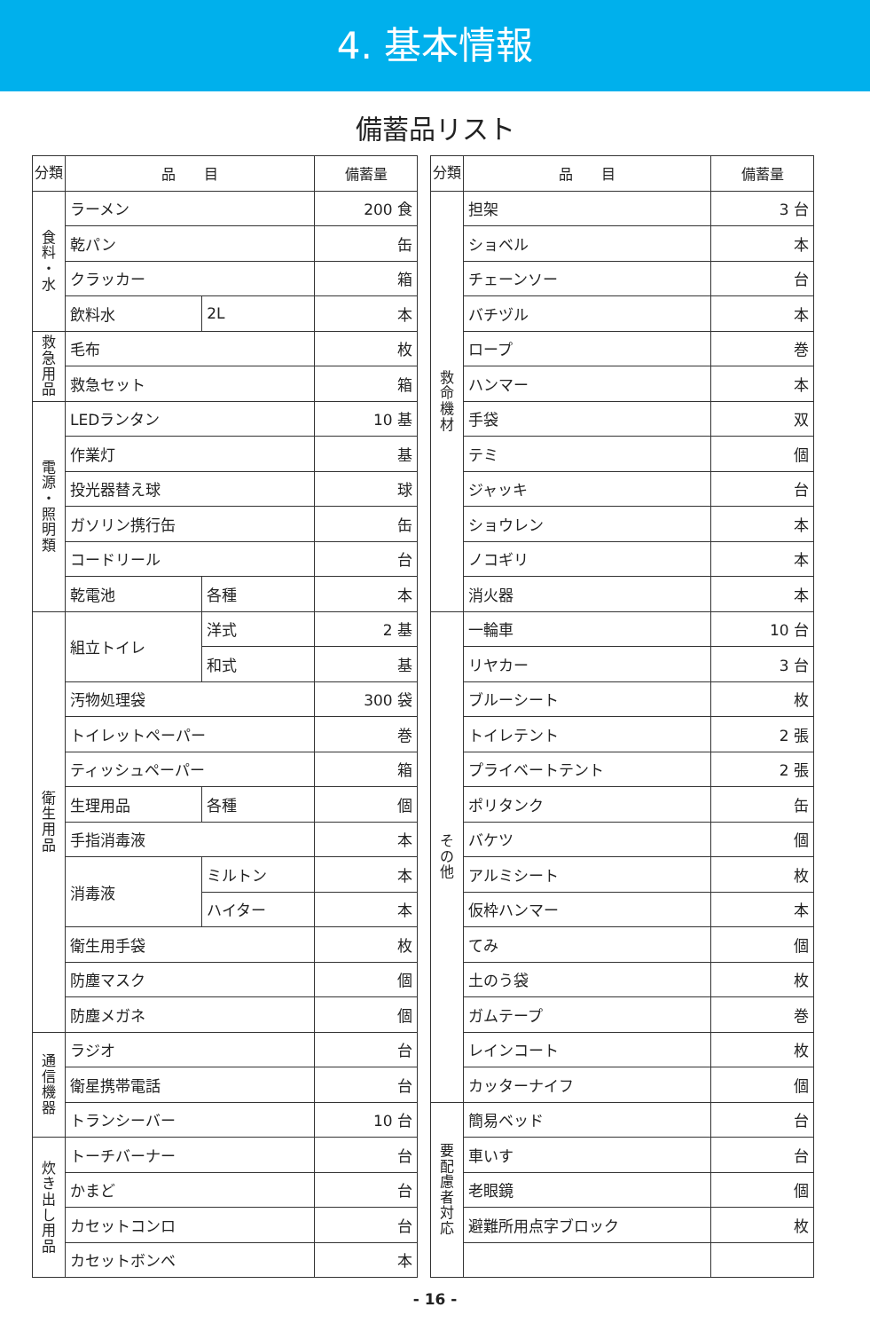4. 基本情報
備蓄品リスト
| 分類 | 品 目 | | 備蓄量 |
| --- | --- | --- | --- |
| 食 料 ・ 水 | ラーメン | | 200 食 |
| | 乾パン | | 缶 |
| | クラッカー | | 箱 |
| | 飲料水 | 2L | 本 |
| 救 急 用 品 | 毛布 | | 枚 |
| | 救急セット | | 箱 |
| 電 源 ・ 照 明 類 | LEDランタン | | 10 基 |
| | 作業灯 | | 基 |
| | 投光器替え球 | | 球 |
| | ガソリン携行缶 | | 缶 |
| | コードリール | | 台 |
| | 乾電池 | 各種 | 本 |
| 衛 生 用 品 | 組立トイレ | 洋式 | 2 基 |
| | | 和式 | 基 |
| | 汚物処理袋 | | 300 袋 |
| | トイレットペーパー | | 巻 |
| | ティッシュペーパー | | 箱 |
| | 生理用品 | 各種 | 個 |
| | 手指消毒液 | | 本 |
| | 消毒液 | ミルトン | 本 |
| | | ハイター | 本 |
| | 衛生用手袋 | | 枚 |
| | 防塵マスク | | 個 |
| | 防塵メガネ | | 個 |
| 通 信 機 器 | ラジオ | | 台 |
| | 衛星携帯電話 | | 台 |
| | トランシーバー | | 10 台 |
| 炊 き 出 し 用 品 | トーチバーナー | | 台 |
| | かまど | | 台 |
| | カセットコンロ | | 台 |
| | カセットボンベ | | 本 |
| 分類 | 品 目 | 備蓄量 |
| --- | --- | --- |
| 救 命 機 材 | 担架 | 3 台 |
| | ショベル | 本 |
| | チェーンソー | 台 |
| | バチヅル | 本 |
| | ロープ | 巻 |
| | ハンマー | 本 |
| | 手袋 | 双 |
| | テミ | 個 |
| | ジャッキ | 台 |
| | ショウレン | 本 |
| | ノコギリ | 本 |
| | 消火器 | 本 |
| そ の 他 | 一輪車 | 10 台 |
| | リヤカー | 3 台 |
| | ブルーシート | 枚 |
| | トイレテント | 2 張 |
| | プライベートテント | 2 張 |
| | ポリタンク | 缶 |
| | バケツ | 個 |
| | アルミシート | 枚 |
| | 仮枠ハンマー | 本 |
| | てみ | 個 |
| | 土のう袋 | 枚 |
| | ガムテープ | 巻 |
| | レインコート | 枚 |
| | カッターナイフ | 個 |
| 要 配 慮 者 対 応 | 簡易ベッド | 台 |
| | 車いす | 台 |
| | 老眼鏡 | 個 |
| | 避難所用点字ブロック | 枚 |
- 16 -